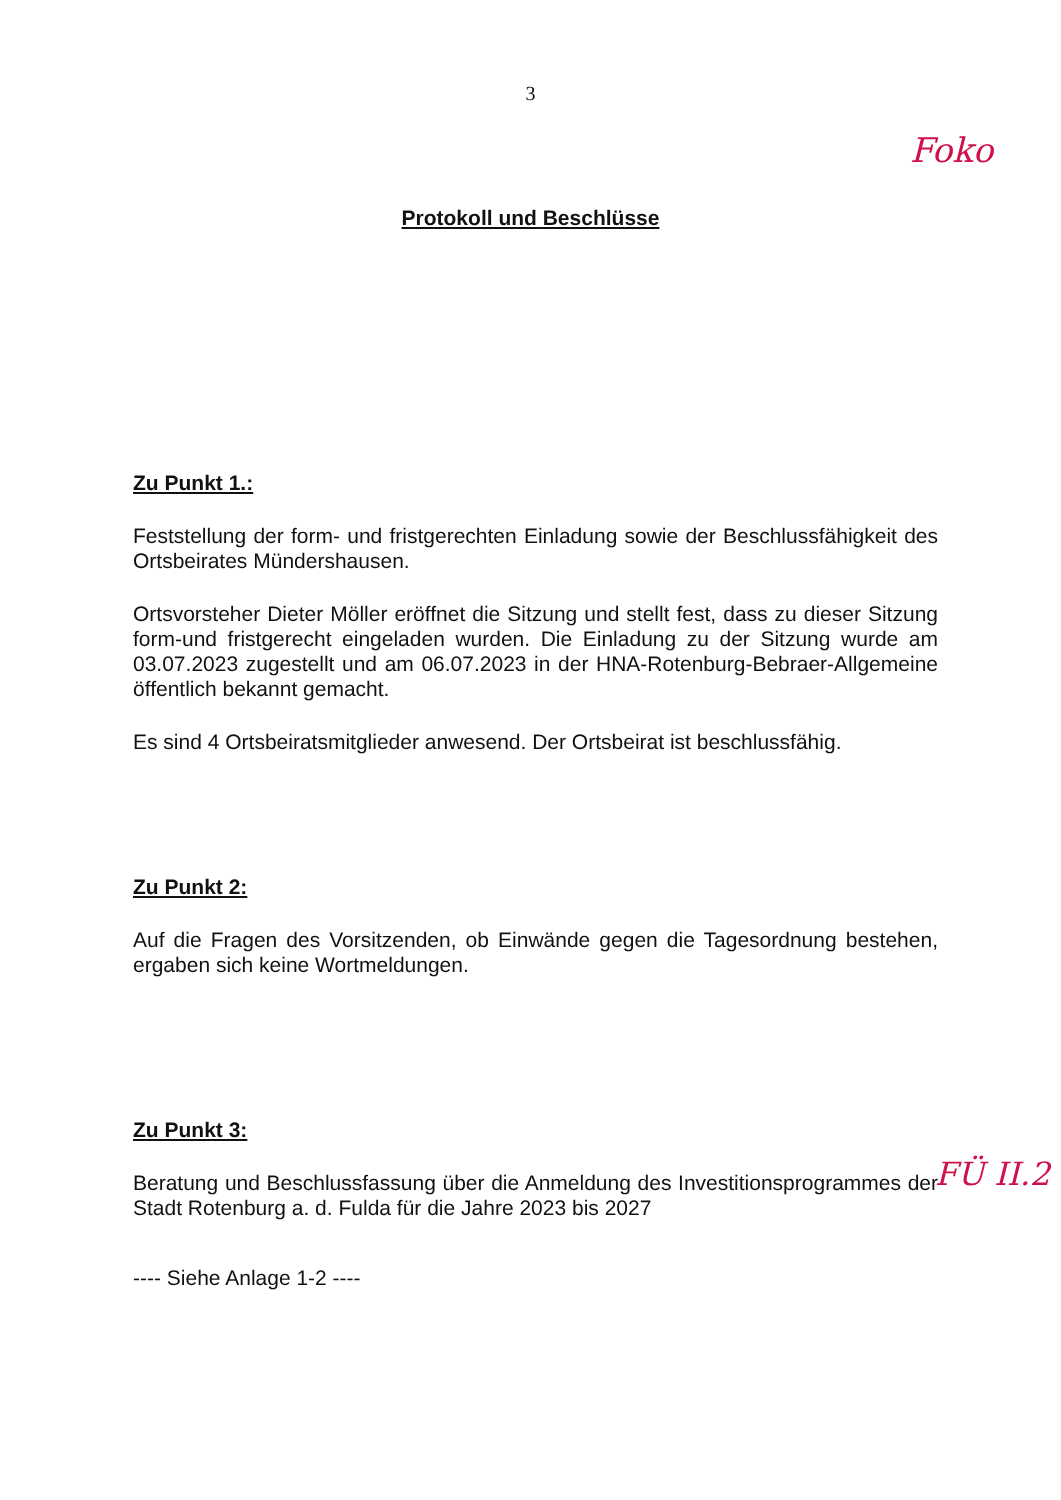3
Foko
Protokoll und Beschlüsse
Zu Punkt 1.:
Feststellung der form- und fristgerechten Einladung sowie der Beschlussfähigkeit des Ortsbeirates Mündershausen.
Ortsvorsteher Dieter Möller eröffnet die Sitzung und stellt fest, dass zu dieser Sitzung form-und fristgerecht eingeladen wurden. Die Einladung zu der Sitzung wurde am 03.07.2023 zugestellt und am 06.07.2023 in der HNA-Rotenburg-Bebraer-Allgemeine öffentlich bekannt gemacht.
Es sind 4 Ortsbeiratsmitglieder anwesend. Der Ortsbeirat ist beschlussfähig.
Zu Punkt 2:
Auf die Fragen des Vorsitzenden, ob Einwände gegen die Tagesordnung bestehen, ergaben sich keine Wortmeldungen.
Zu Punkt 3:
Beratung und Beschlussfassung über die Anmeldung des Investitionsprogrammes der Stadt Rotenburg a. d. Fulda für die Jahre 2023 bis 2027
---- Siehe Anlage 1-2 ----
FÜ II.2